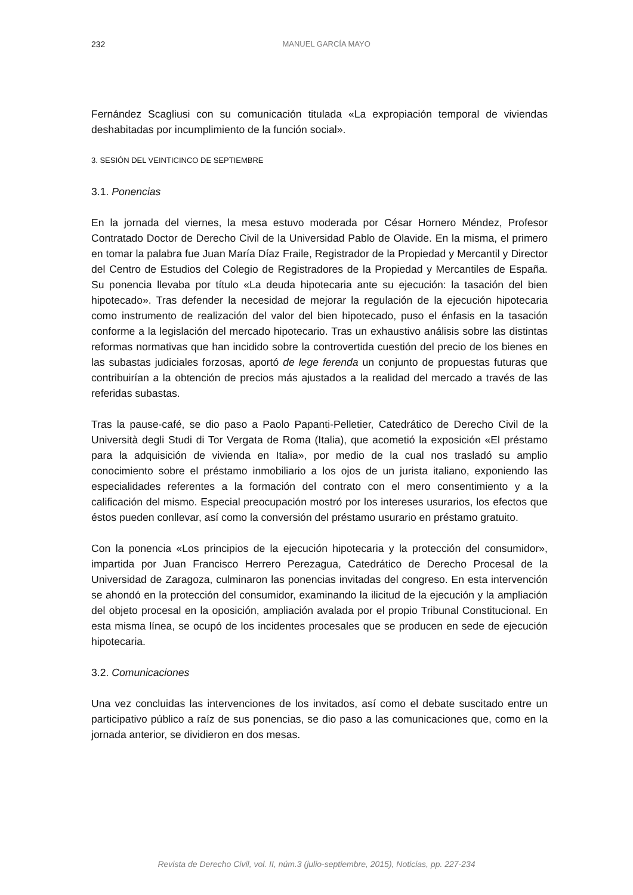232
MANUEL GARCÍA MAYO
Fernández Scagliusi con su comunicación titulada «La expropiación temporal de viviendas deshabitadas por incumplimiento de la función social».
3. SESIÓN DEL VEINTICINCO DE SEPTIEMBRE
3.1. Ponencias
En la jornada del viernes, la mesa estuvo moderada por César Hornero Méndez, Profesor Contratado Doctor de Derecho Civil de la Universidad Pablo de Olavide. En la misma, el primero en tomar la palabra fue Juan María Díaz Fraile, Registrador de la Propiedad y Mercantil y Director del Centro de Estudios del Colegio de Registradores de la Propiedad y Mercantiles de España. Su ponencia llevaba por título «La deuda hipotecaria ante su ejecución: la tasación del bien hipotecado». Tras defender la necesidad de mejorar la regulación de la ejecución hipotecaria como instrumento de realización del valor del bien hipotecado, puso el énfasis en la tasación conforme a la legislación del mercado hipotecario. Tras un exhaustivo análisis sobre las distintas reformas normativas que han incidido sobre la controvertida cuestión del precio de los bienes en las subastas judiciales forzosas, aportó de lege ferenda un conjunto de propuestas futuras que contribuirían a la obtención de precios más ajustados a la realidad del mercado a través de las referidas subastas.
Tras la pause-café, se dio paso a Paolo Papanti-Pelletier, Catedrático de Derecho Civil de la Università degli Studi di Tor Vergata de Roma (Italia), que acometió la exposición «El préstamo para la adquisición de vivienda en Italia», por medio de la cual nos trasladó su amplio conocimiento sobre el préstamo inmobiliario a los ojos de un jurista italiano, exponiendo las especialidades referentes a la formación del contrato con el mero consentimiento y a la calificación del mismo. Especial preocupación mostró por los intereses usurarios, los efectos que éstos pueden conllevar, así como la conversión del préstamo usurario en préstamo gratuito.
Con la ponencia «Los principios de la ejecución hipotecaria y la protección del consumidor», impartida por Juan Francisco Herrero Perezagua, Catedrático de Derecho Procesal de la Universidad de Zaragoza, culminaron las ponencias invitadas del congreso. En esta intervención se ahondó en la protección del consumidor, examinando la ilicitud de la ejecución y la ampliación del objeto procesal en la oposición, ampliación avalada por el propio Tribunal Constitucional. En esta misma línea, se ocupó de los incidentes procesales que se producen en sede de ejecución hipotecaria.
3.2. Comunicaciones
Una vez concluidas las intervenciones de los invitados, así como el debate suscitado entre un participativo público a raíz de sus ponencias, se dio paso a las comunicaciones que, como en la jornada anterior, se dividieron en dos mesas.
Revista de Derecho Civil, vol. II, núm.3 (julio-septiembre, 2015), Noticias, pp. 227-234